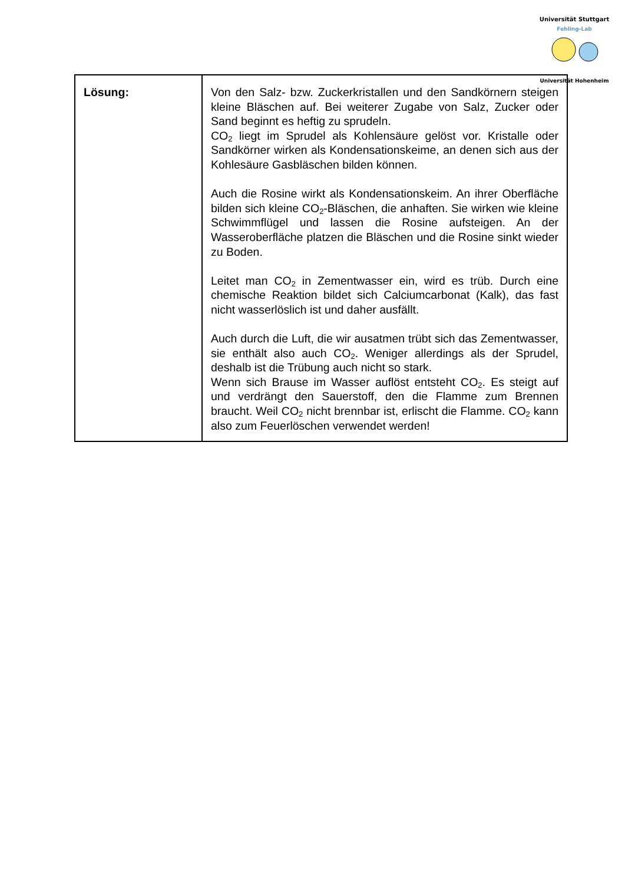Universität Stuttgart
Fehling-Lab
Universität Hohenheim
| Lösung: | Von den Salz- bzw. Zuckerkristallen und den Sandkörnern steigen kleine Bläschen auf. Bei weiterer Zugabe von Salz, Zucker oder Sand beginnt es heftig zu sprudeln. CO<sub>2</sub> liegt im Sprudel als Kohlensäure gelöst vor. Kristalle oder Sandkörner wirken als Kondensationskeime, an denen sich aus der Kohlesäure Gasbläschen bilden können. Auch die Rosine wirkt als Kondensationskeim. An ihrer Oberfläche bilden sich kleine CO<sub>2</sub>-Bläschen, die anhaften. Sie wirken wie kleine Schwimmflügel und lassen die Rosine aufsteigen. An der Wasseroberfläche platzen die Bläschen und die Rosine sinkt wieder zu Boden. Leitet man CO<sub>2</sub> in Zementwasser ein, wird es trüb. Durch eine chemische Reaktion bildet sich Calciumcarbonat (Kalk), das fast nicht wasserlöslich ist und daher ausfällt. Auch durch die Luft, die wir ausatmen trübt sich das Zementwasser, sie enthält also auch CO<sub>2</sub>. Weniger allerdings als der Sprudel, deshalb ist die Trübung auch nicht so stark. Wenn sich Brause im Wasser auflöst entsteht CO<sub>2</sub>. Es steigt auf und verdrängt den Sauerstoff, den die Flamme zum Brennen braucht. Weil CO<sub>2</sub> nicht brennbar ist, erlischt die Flamme. CO<sub>2</sub> kann also zum Feuerlöschen verwendet werden! |